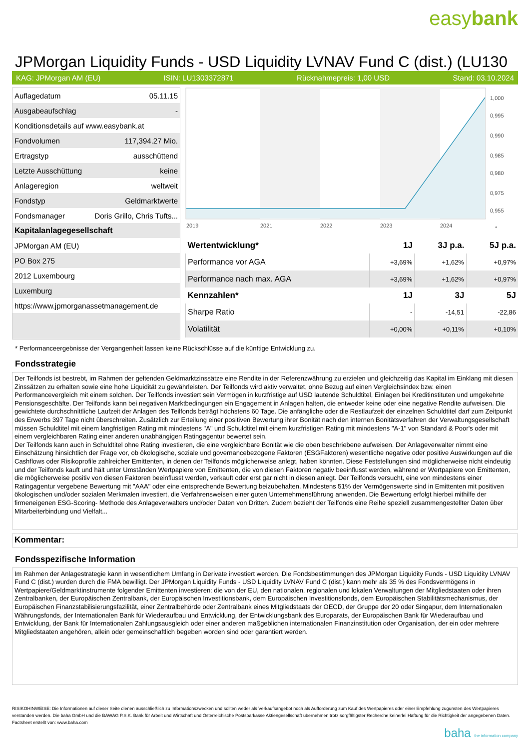easybank
JPMorgan Liquidity Funds - USD Liquidity LVNAV Fund C (dist.) (LU130
KAG: JPMorgan AM (EU) ISIN: LU1303372871 Rücknahmepreis: 1,00 USD Stand: 03.10.2024
| Auflagedatum | 05.11.15 |
| Ausgabeaufschlag | - |
| Konditionsdetails auf www.easybank.at | |
| Fondvolumen | 117,394.27 Mio. |
| Ertragstyp | ausschüttend |
| Letzte Ausschüttung | keine |
| Anlageregion | weltweit |
| Fondstyp | Geldmarktwerte |
| Fondsmanager | Doris Grillo, Chris Tufts... |
| Kapitalanlagegesellschaft | |
| JPMorgan AM (EU) | |
| PO Box 275 | |
| 2012 Luxembourg | |
| Luxemburg | |
| https://www.jpmorganassetmanagement.de | |
1,000
0,995
0,990
0,985
0,980
0,975
0,955
2019
2021
2022
2023
2024
*
| Wertentwicklung* | 1J | 3J p.a. | 5J p.a. |
| --- | --- | --- | --- |
| Performance vor AGA | +3,69% | +1,62% | +0,97% |
| Performance nach max. AGA | +3,69% | +1,62% | +0,97% |
| Kennzahlen* | 1J | 3J | 5J |
| Sharpe Ratio | - | -14,51 | -22,86 |
| Volatilität | +0,00% | +0,11% | +0,10% |
* Performanceergebnisse der Vergangenheit lassen keine Rückschlüsse auf die künftige Entwicklung zu.
Fondsstrategie
Der Teilfonds ist bestrebt, im Rahmen der geltenden Geldmarktzinssätze eine Rendite in der Referenzwährung zu erzielen und gleichzeitig das Kapital im Einklang mit diesen Zinssätzen zu erhalten sowie eine hohe Liquidität zu gewährleisten. Der Teilfonds wird aktiv verwaltet, ohne Bezug auf einen Vergleichsindex bzw. einen Performancevergleich mit einem solchen. Der Teilfonds investiert sein Vermögen in kurzfristige auf USD lautende Schuldtitel, Einlagen bei Kreditinstituten und umgekehrte Pensionsgeschäfte. Der Teilfonds kann bei negativen Marktbedingungen ein Engagement in Anlagen halten, die entweder keine oder eine negative Rendite aufweisen. Die gewichtete durchschnittliche Laufzeit der Anlagen des Teilfonds beträgt höchstens 60 Tage. Die anfängliche oder die Restlaufzeit der einzelnen Schuldtitel darf zum Zeitpunkt des Erwerbs 397 Tage nicht überschreiten. Zusätzlich zur Erteilung einer positiven Bewertung ihrer Bonität nach den internen Bonitätsverfahren der Verwaltungsgesellschaft müssen Schuldtitel mit einem langfristigen Rating mit mindestens "A" und Schuldtitel mit einem kurzfristigen Rating mit mindestens "A-1" von Standard & Poor's oder mit einem vergleichbaren Rating einer anderen unabhängigen Ratingagentur bewertet sein.
Der Teilfonds kann auch in Schuldtitel ohne Rating investieren, die eine vergleichbare Bonität wie die oben beschriebene aufweisen. Der Anlageverwalter nimmt eine Einschätzung hinsichtlich der Frage vor, ob ökologische, soziale und governancebezogene Faktoren (ESGFaktoren) wesentliche negative oder positive Auswirkungen auf die Cashflows oder Risikoprofile zahlreicher Emittenten, in denen der Teilfonds möglicherweise anlegt, haben könnten. Diese Feststellungen sind möglicherweise nicht eindeutig und der Teilfonds kauft und hält unter Umständen Wertpapiere von Emittenten, die von diesen Faktoren negativ beeinflusst werden, während er Wertpapiere von Emittenten, die möglicherweise positiv von diesen Faktoren beeinflusst werden, verkauft oder erst gar nicht in diesen anlegt. Der Teilfonds versucht, eine von mindestens einer Ratingagentur vergebene Bewertung mit "AAA" oder eine entsprechende Bewertung beizubehalten. Mindestens 51% der Vermögenswerte sind in Emittenten mit positiven ökologischen und/oder sozialen Merkmalen investiert, die Verfahrensweisen einer guten Unternehmensführung anwenden. Die Bewertung erfolgt hierbei mithilfe der firmeneigenen ESG-Scoring- Methode des Anlageverwalters und/oder Daten von Dritten. Zudem bezieht der Teilfonds eine Reihe speziell zusammengestellter Daten über Mitarbeiterbindung und Vielfalt...
Kommentar:
Fondsspezifische Information
Im Rahmen der Anlagestrategie kann in wesentlichem Umfang in Derivate investiert werden. Die Fondsbestimmungen des JPMorgan Liquidity Funds - USD Liquidity LVNAV Fund C (dist.) wurden durch die FMA bewilligt. Der JPMorgan Liquidity Funds - USD Liquidity LVNAV Fund C (dist.) kann mehr als 35 % des Fondsvermögens in Wertpapiere/Geldmarktinstrumente folgender Emittenten investieren: die von der EU, den nationalen, regionalen und lokalen Verwaltungen der Mitgliedstaaten oder ihren Zentralbanken, der Europäischen Zentralbank, der Europäischen Investitionsbank, dem Europäischen Investitionsfonds, dem Europäischen Stabilitätsmechanismus, der Europäischen Finanzstabilisierungsfazilität, einer Zentralbehörde oder Zentralbank eines Mitgliedstaats der OECD, der Gruppe der 20 oder Singapur, dem Internationalen Währungsfonds, der Internationalen Bank für Wiederaufbau und Entwicklung, der Entwicklungsbank des Europarats, der Europäischen Bank für Wiederaufbau und Entwicklung, der Bank für Internationalen Zahlungsausgleich oder einer anderen maßgeblichen internationalen Finanzinstitution oder Organisation, der ein oder mehrere Mitgliedstaaten angehören, allein oder gemeinschaftlich begeben worden sind oder garantiert werden.
RISIKOHINWEISE: Die Informationen auf dieser Seite dienen ausschließlich zu Informationszwecken und sollten weder als Verkaufsangebot noch als Aufforderung zum Kauf des Wertpapieres oder einer Empfehlung zugunsten des Wertpapieres verstanden werden. Die baha GmbH und die BAWAG P.S.K. Bank für Arbeit und Wirtschaft und Österreichische Postsparkasse Aktiengesellschaft übernehmen trotz sorgfältigster Recherche keinerlei Haftung für die Richtigkeit der angegebenen Daten.
Factsheet erstellt von: www.baha.com
baha the information company